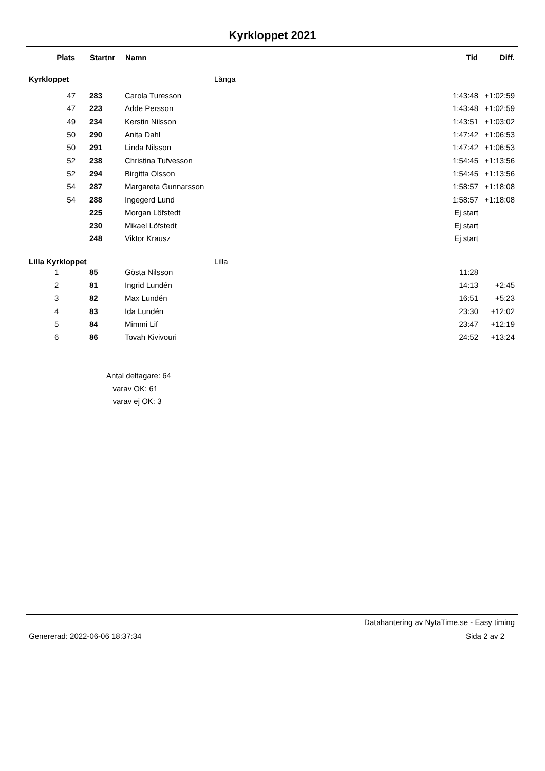Kyrkloppet 2021
| Plats | | Startnr | Namn | | Tid | Diff. |
| --- | --- | --- | --- | --- | --- | --- |
| Kyrkloppet | | | | Långa | | |
| 47 | | 283 | Carola Turesson | | 1:43:48 | +1:02:59 |
| 47 | | 223 | Adde Persson | | 1:43:48 | +1:02:59 |
| 49 | | 234 | Kerstin Nilsson | | 1:43:51 | +1:03:02 |
| 50 | | 290 | Anita Dahl | | 1:47:42 | +1:06:53 |
| 50 | | 291 | Linda Nilsson | | 1:47:42 | +1:06:53 |
| 52 | | 238 | Christina Tufvesson | | 1:54:45 | +1:13:56 |
| 52 | | 294 | Birgitta Olsson | | 1:54:45 | +1:13:56 |
| 54 | | 287 | Margareta Gunnarsson | | 1:58:57 | +1:18:08 |
| 54 | | 288 | Ingegerd Lund | | 1:58:57 | +1:18:08 |
| | | 225 | Morgan Löfstedt | | Ej start | |
| | | 230 | Mikael Löfstedt | | Ej start | |
| | | 248 | Viktor Krausz | | Ej start | |
| Lilla Kyrkloppet | | | | Lilla | | |
| 1 | | 85 | Gösta Nilsson | | 11:28 | |
| 2 | | 81 | Ingrid Lundén | | 14:13 | +2:45 |
| 3 | | 82 | Max Lundén | | 16:51 | +5:23 |
| 4 | | 83 | Ida Lundén | | 23:30 | +12:02 |
| 5 | | 84 | Mimmi Lif | | 23:47 | +12:19 |
| 6 | | 86 | Tovah Kivivouri | | 24:52 | +13:24 |
Antal deltagare: 64
varav OK: 61
varav ej OK: 3
Datahantering av NytaTime.se - Easy timing
Genererad: 2022-06-06 18:37:34 Sida 2 av 2